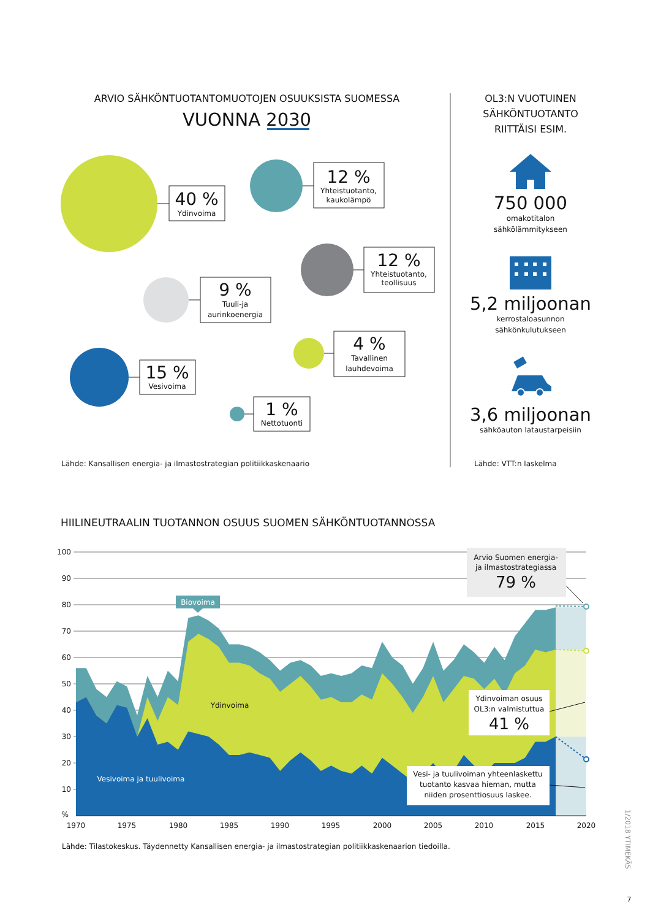ARVIO SÄHKÖNTUOTANTOMUOTOJEN OSUUKSISTA SUOMESSA
VUONNA 2030
40 %
Ydinvoima
12 %
Yhteistuotanto,
kaukolämpö
12 %
Yhteistuotanto,
teollisuus
9 %
Tuuli-ja
aurinkoenergia
4 %
Tavallinen
lauhdevoima
15 %
Vesivoima
1 %
Nettotuonti
Lähde: Kansallisen energia- ja ilmastostrategian politiikkaskenaario
OL3:N VUOTUINEN
SÄHKÖNTUOTANTO
RIITTÄISI ESIM.
750 000
omakotitalon
sähkölämmitykseen
5,2 miljoonan
kerrostaloasunnon
sähkönkulutukseen
3,6 miljoonan
sähköauton lataustarpeisiin
Lähde: VTT:n laskelma
HIILINEUTRAALIN TUOTANNON OSUUS SUOMEN SÄHKÖNTUOTANNOSSA
100
90
80
70
60
50
40
30
20
10
%
1970
1975
1980
1985
1990
1995
2000
2005
2010
2015
2020
Biovoima
Ydinvoima
Vesivoima ja tuulivoima
Arvio Suomen energia-
ja ilmastostrategiassa
79 %
Ydinvoiman osuus
OL3:n valmistuttua
41 %
Vesi- ja tuulivoiman yhteenlaskettu
tuotanto kasvaa hieman, mutta
niiden prosenttiosuus laskee.
Lähde: Tilastokeskus. Täydennetty Kansallisen energia- ja ilmastostrategian politiikkaskenaarion tiedoilla.
1/2018 YTIMEKÄS
7